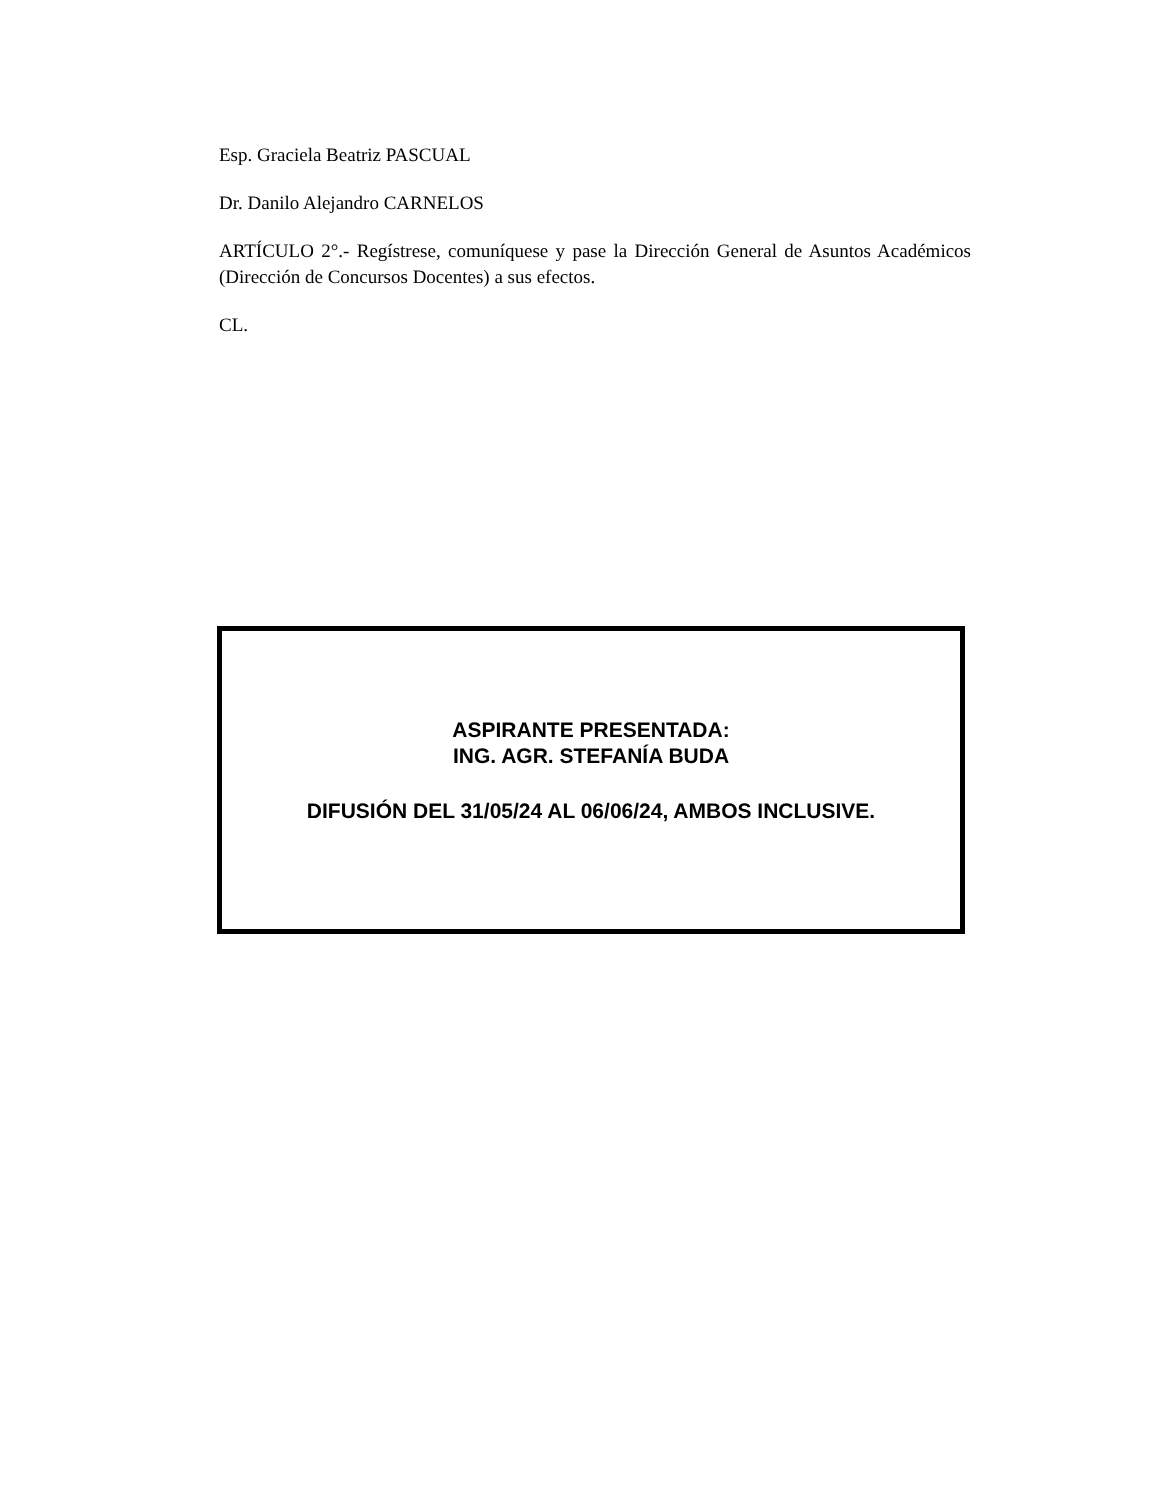Esp. Graciela Beatriz PASCUAL
Dr. Danilo Alejandro CARNELOS
ARTÍCULO 2°.- Regístrese, comuníquese y pase la Dirección General de Asuntos Académicos (Dirección de Concursos Docentes) a sus efectos.
CL.
ASPIRANTE PRESENTADA:
ING. AGR. STEFANÍA BUDA
DIFUSIÓN DEL 31/05/24 AL 06/06/24, AMBOS INCLUSIVE.